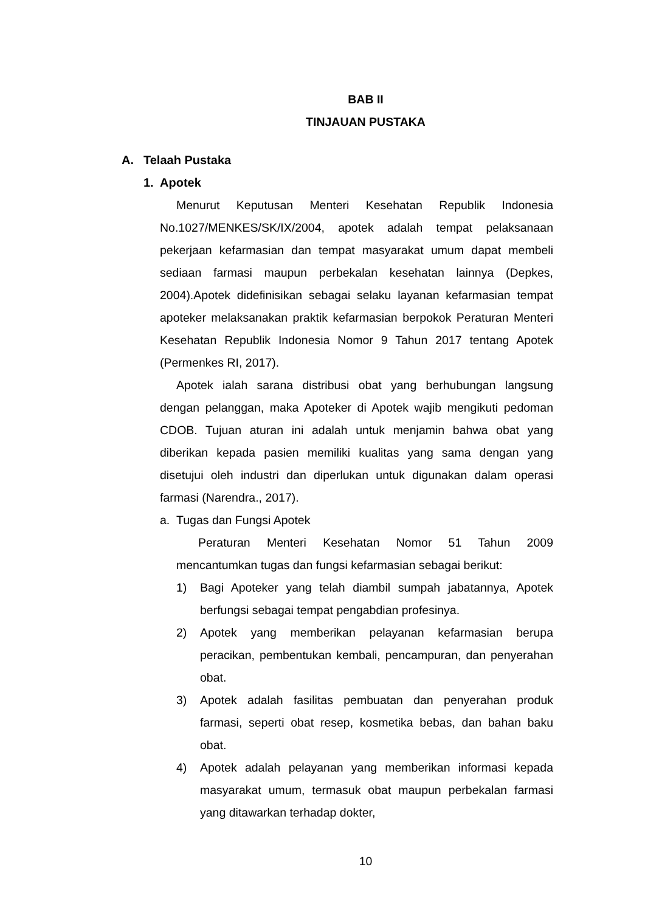BAB II
TINJAUAN PUSTAKA
A. Telaah Pustaka
1. Apotek
Menurut Keputusan Menteri Kesehatan Republik Indonesia No.1027/MENKES/SK/IX/2004, apotek adalah tempat pelaksanaan pekerjaan kefarmasian dan tempat masyarakat umum dapat membeli sediaan farmasi maupun perbekalan kesehatan lainnya (Depkes, 2004).Apotek didefinisikan sebagai selaku layanan kefarmasian tempat apoteker melaksanakan praktik kefarmasian berpokok Peraturan Menteri Kesehatan Republik Indonesia Nomor 9 Tahun 2017 tentang Apotek (Permenkes RI, 2017).
Apotek ialah sarana distribusi obat yang berhubungan langsung dengan pelanggan, maka Apoteker di Apotek wajib mengikuti pedoman CDOB. Tujuan aturan ini adalah untuk menjamin bahwa obat yang diberikan kepada pasien memiliki kualitas yang sama dengan yang disetujui oleh industri dan diperlukan untuk digunakan dalam operasi farmasi (Narendra., 2017).
a. Tugas dan Fungsi Apotek
Peraturan Menteri Kesehatan Nomor 51 Tahun 2009 mencantumkan tugas dan fungsi kefarmasian sebagai berikut:
1) Bagi Apoteker yang telah diambil sumpah jabatannya, Apotek berfungsi sebagai tempat pengabdian profesinya.
2) Apotek yang memberikan pelayanan kefarmasian berupa peracikan, pembentukan kembali, pencampuran, dan penyerahan obat.
3) Apotek adalah fasilitas pembuatan dan penyerahan produk farmasi, seperti obat resep, kosmetika bebas, dan bahan baku obat.
4) Apotek adalah pelayanan yang memberikan informasi kepada masyarakat umum, termasuk obat maupun perbekalan farmasi yang ditawarkan terhadap dokter,
10